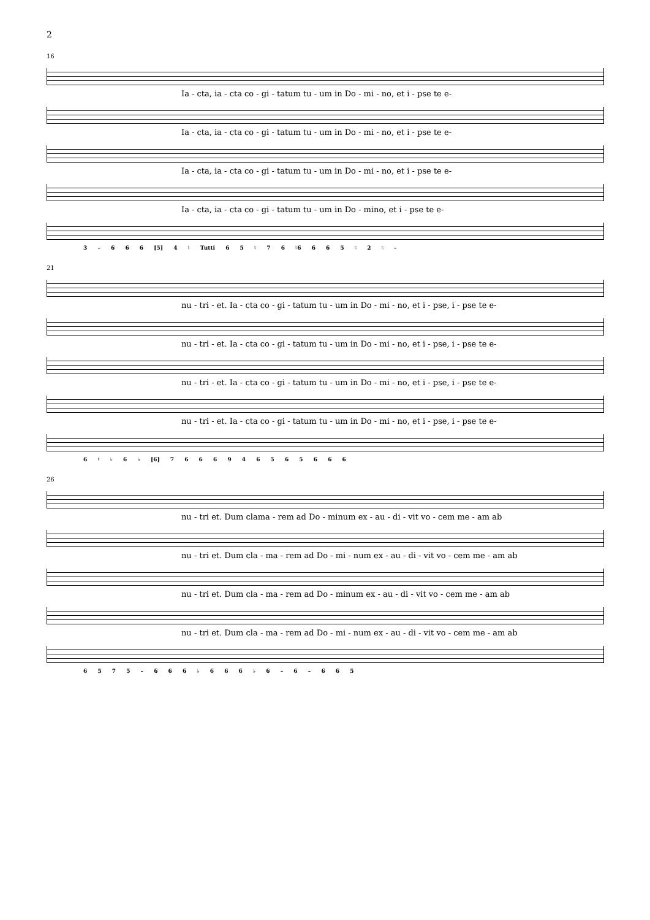2
16
Ia - cta, ia - cta co - gi - tatum tu - um in Do - mi - no, et i - pse te e-
Ia - cta, ia - cta co - gi - tatum tu - um in Do - mi - no, et i - pse te e-
Ia - cta, ia - cta co - gi - tatum tu - um in Do - mi - no, et i - pse te e-
Ia - cta, ia - cta co - gi - tatum tu - um in Do - mino, et i - pse te e-
3 – 6 6 6 [5] 4 ♮ Tutti 6 5 ♮ 7 6 ♮6 6 6 5 ♮ 2 ♮ –
21
nu - tri - et. Ia - cta co - gi - tatum tu - um in Do - mi - no, et i - pse, i - pse te e-
nu - tri - et. Ia - cta co - gi - tatum tu - um in Do - mi - no, et i - pse, i - pse te e-
nu - tri - et. Ia - cta co - gi - tatum tu - um in Do - mi - no, et i - pse, i - pse te e-
nu - tri - et. Ia - cta co - gi - tatum tu - um in Do - mi - no, et i - pse, i - pse te e-
6 ♮ ♭ 6 ♭ [6] 7 6 6 6 9 4 6 5 6 5 6 6 6
26
nu - tri et. Dum clama - rem ad Do - minum ex - au - di - vit vo - cem me - am ab
nu - tri et. Dum cla - ma - rem ad Do - mi - num ex - au - di - vit vo - cem me - am ab
nu - tri et. Dum cla - ma - rem ad Do - minum ex - au - di - vit vo - cem me - am ab
nu - tri et. Dum cla - ma - rem ad Do - mi - num ex - au - di - vit vo - cem me - am ab
6 5 7 5 – 6 6 6 ♭ 6 6 6 ♭ 6 – 6 – 6 6 5